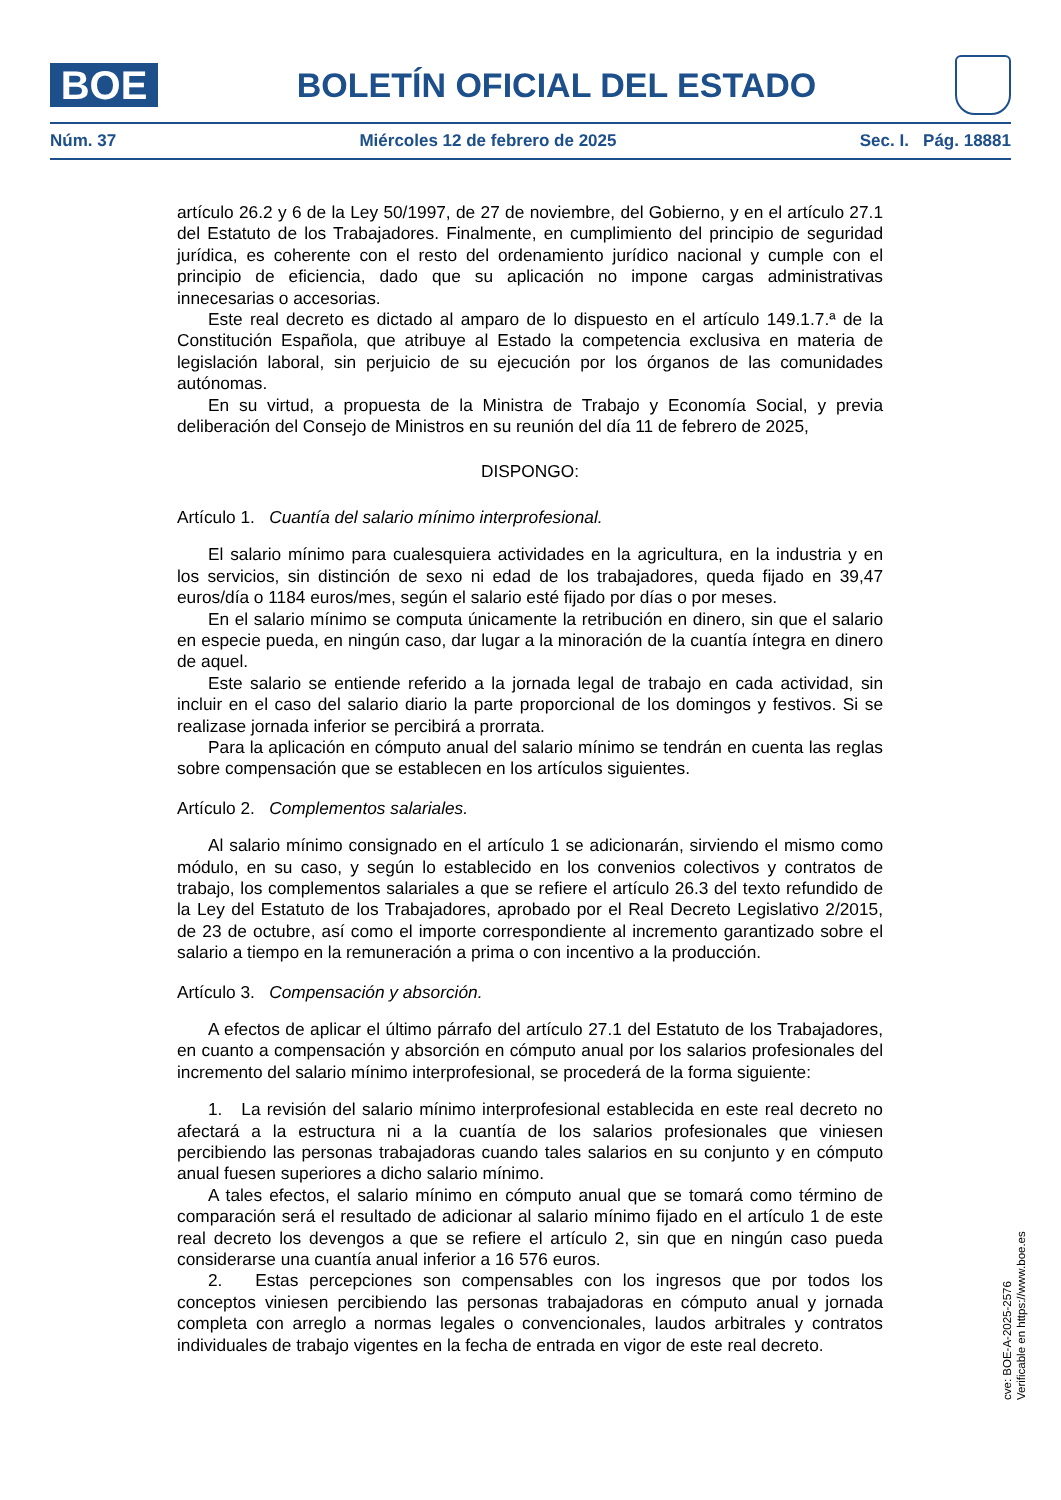BOE
BOLETÍN OFICIAL DEL ESTADO
Núm. 37 Miércoles 12 de febrero de 2025 Sec. I. Pág. 18881
artículo 26.2 y 6 de la Ley 50/1997, de 27 de noviembre, del Gobierno, y en el artículo 27.1 del Estatuto de los Trabajadores. Finalmente, en cumplimiento del principio de seguridad jurídica, es coherente con el resto del ordenamiento jurídico nacional y cumple con el principio de eficiencia, dado que su aplicación no impone cargas administrativas innecesarias o accesorias.
Este real decreto es dictado al amparo de lo dispuesto en el artículo 149.1.7.ª de la Constitución Española, que atribuye al Estado la competencia exclusiva en materia de legislación laboral, sin perjuicio de su ejecución por los órganos de las comunidades autónomas.
En su virtud, a propuesta de la Ministra de Trabajo y Economía Social, y previa deliberación del Consejo de Ministros en su reunión del día 11 de febrero de 2025,
DISPONGO:
Artículo 1. Cuantía del salario mínimo interprofesional.
El salario mínimo para cualesquiera actividades en la agricultura, en la industria y en los servicios, sin distinción de sexo ni edad de los trabajadores, queda fijado en 39,47 euros/día o 1184 euros/mes, según el salario esté fijado por días o por meses.
En el salario mínimo se computa únicamente la retribución en dinero, sin que el salario en especie pueda, en ningún caso, dar lugar a la minoración de la cuantía íntegra en dinero de aquel.
Este salario se entiende referido a la jornada legal de trabajo en cada actividad, sin incluir en el caso del salario diario la parte proporcional de los domingos y festivos. Si se realizase jornada inferior se percibirá a prorrata.
Para la aplicación en cómputo anual del salario mínimo se tendrán en cuenta las reglas sobre compensación que se establecen en los artículos siguientes.
Artículo 2. Complementos salariales.
Al salario mínimo consignado en el artículo 1 se adicionarán, sirviendo el mismo como módulo, en su caso, y según lo establecido en los convenios colectivos y contratos de trabajo, los complementos salariales a que se refiere el artículo 26.3 del texto refundido de la Ley del Estatuto de los Trabajadores, aprobado por el Real Decreto Legislativo 2/2015, de 23 de octubre, así como el importe correspondiente al incremento garantizado sobre el salario a tiempo en la remuneración a prima o con incentivo a la producción.
Artículo 3. Compensación y absorción.
A efectos de aplicar el último párrafo del artículo 27.1 del Estatuto de los Trabajadores, en cuanto a compensación y absorción en cómputo anual por los salarios profesionales del incremento del salario mínimo interprofesional, se procederá de la forma siguiente:
1. La revisión del salario mínimo interprofesional establecida en este real decreto no afectará a la estructura ni a la cuantía de los salarios profesionales que viniesen percibiendo las personas trabajadoras cuando tales salarios en su conjunto y en cómputo anual fuesen superiores a dicho salario mínimo.
A tales efectos, el salario mínimo en cómputo anual que se tomará como término de comparación será el resultado de adicionar al salario mínimo fijado en el artículo 1 de este real decreto los devengos a que se refiere el artículo 2, sin que en ningún caso pueda considerarse una cuantía anual inferior a 16 576 euros.
2. Estas percepciones son compensables con los ingresos que por todos los conceptos viniesen percibiendo las personas trabajadoras en cómputo anual y jornada completa con arreglo a normas legales o convencionales, laudos arbitrales y contratos individuales de trabajo vigentes en la fecha de entrada en vigor de este real decreto.
cve: BOE-A-2025-2576
Verificable en https://www.boe.es